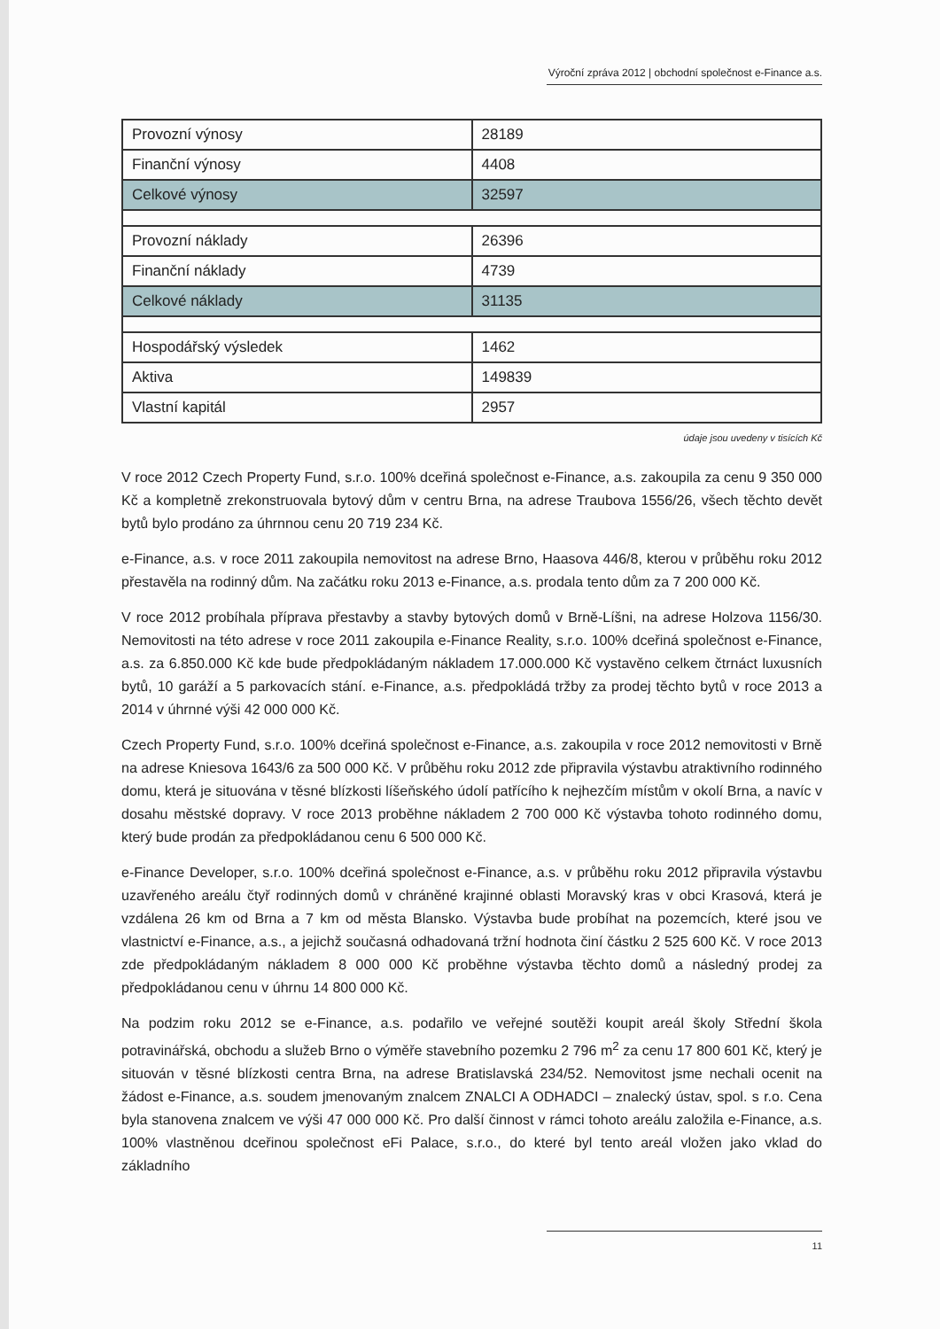Výroční zpráva 2012 | obchodní společnost e-Finance a.s.
| Provozní výnosy | 28189 |
| Finanční výnosy | 4408 |
| Celkové výnosy | 32597 |
| Provozní náklady | 26396 |
| Finanční náklady | 4739 |
| Celkové náklady | 31135 |
| Hospodářský výsledek | 1462 |
| Aktiva | 149839 |
| Vlastní kapitál | 2957 |
údaje jsou uvedeny v tisících Kč
V roce 2012 Czech Property Fund, s.r.o. 100% dceřiná společnost e-Finance, a.s. zakoupila za cenu 9 350 000 Kč a kompletně zrekonstruovala bytový dům v centru Brna, na adrese Traubova 1556/26, všech těchto devět bytů bylo prodáno za úhrnnou cenu 20 719 234 Kč.
e-Finance, a.s. v roce 2011 zakoupila nemovitost na adrese Brno, Haasova 446/8, kterou v průběhu roku 2012 přestavěla na rodinný dům. Na začátku roku 2013 e-Finance, a.s. prodala tento dům za 7 200 000 Kč.
V roce 2012 probíhala příprava přestavby a stavby bytových domů v Brně-Líšni, na adrese Holzova 1156/30. Nemovitosti na této adrese v roce 2011 zakoupila e-Finance Reality, s.r.o. 100% dceřiná společnost e-Finance, a.s. za 6.850.000 Kč kde bude předpokládaným nákladem 17.000.000 Kč vystavěno celkem čtrnáct luxusních bytů, 10 garáží a 5 parkovacích stání. e-Finance, a.s. předpokládá tržby za prodej těchto bytů v roce 2013 a 2014 v úhrnné výši 42 000 000 Kč.
Czech Property Fund, s.r.o. 100% dceřiná společnost e-Finance, a.s. zakoupila v roce 2012 nemovitosti v Brně na adrese Kniesova 1643/6 za 500 000 Kč. V průběhu roku 2012 zde připravila výstavbu atraktivního rodinného domu, která je situována v těsné blízkosti líšeňského údolí patřícího k nejhezčím místům v okolí Brna, a navíc v dosahu městské dopravy. V roce 2013 proběhne nákladem 2 700 000 Kč výstavba tohoto rodinného domu, který bude prodán za předpokládanou cenu 6 500 000 Kč.
e-Finance Developer, s.r.o. 100% dceřiná společnost e-Finance, a.s. v průběhu roku 2012 připravila výstavbu uzavřeného areálu čtyř rodinných domů v chráněné krajinné oblasti Moravský kras v obci Krasová, která je vzdálena 26 km od Brna a 7 km od města Blansko. Výstavba bude probíhat na pozemcích, které jsou ve vlastnictví e-Finance, a.s., a jejichž současná odhadovaná tržní hodnota činí částku 2 525 600 Kč. V roce 2013 zde předpokládaným nákladem 8 000 000 Kč proběhne výstavba těchto domů a následný prodej za předpokládanou cenu v úhrnu 14 800 000 Kč.
Na podzim roku 2012 se e-Finance, a.s. podařilo ve veřejné soutěži koupit areál školy Střední škola potravinářská, obchodu a služeb Brno o výměře stavebního pozemku 2 796 m<sup>2</sup> za cenu 17 800 601 Kč, který je situován v těsné blízkosti centra Brna, na adrese Bratislavská 234/52. Nemovitost jsme nechali ocenit na žádost e-Finance, a.s. soudem jmenovaným znalcem ZNALCI A ODHADCI – znalecký ústav, spol. s r.o. Cena byla stanovena znalcem ve výši 47 000 000 Kč. Pro další činnost v rámci tohoto areálu založila e-Finance, a.s. 100% vlastněnou dceřinou společnost eFi Palace, s.r.o., do které byl tento areál vložen jako vklad do základního
11